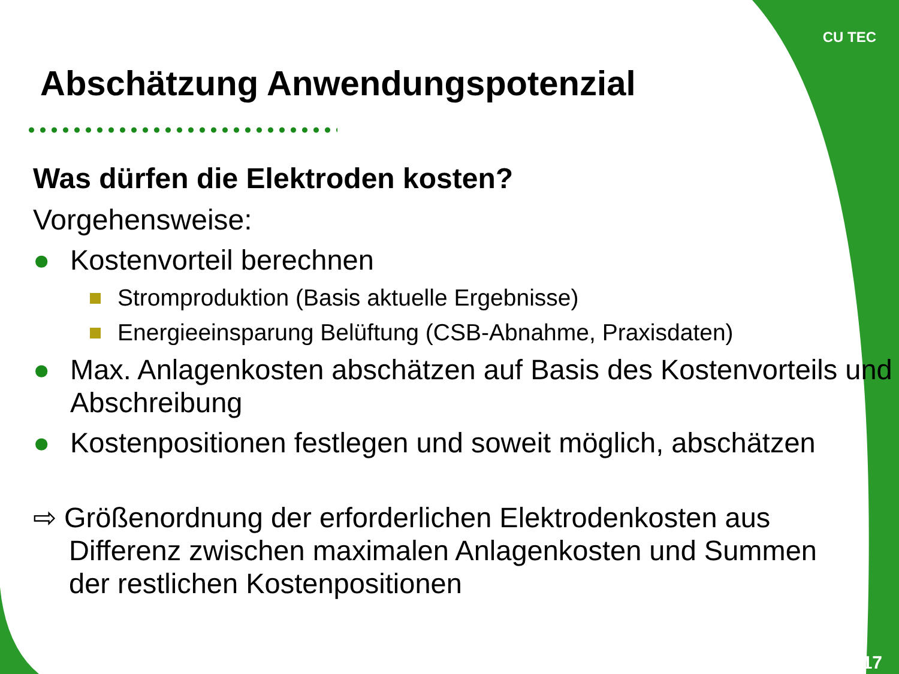CU TEC
Abschätzung Anwendungspotenzial
Was dürfen die Elektroden kosten?
Vorgehensweise:
● Kostenvorteil berechnen
Stromproduktion (Basis aktuelle Ergebnisse)
Energieeinsparung Belüftung (CSB-Abnahme, Praxisdaten)
● Max. Anlagenkosten abschätzen auf Basis des Kostenvorteils und Abschreibung
● Kostenpositionen festlegen und soweit möglich, abschätzen
⇨ Größenordnung der erforderlichen Elektrodenkosten aus Differenz zwischen maximalen Anlagenkosten und Summen der restlichen Kostenpositionen
17